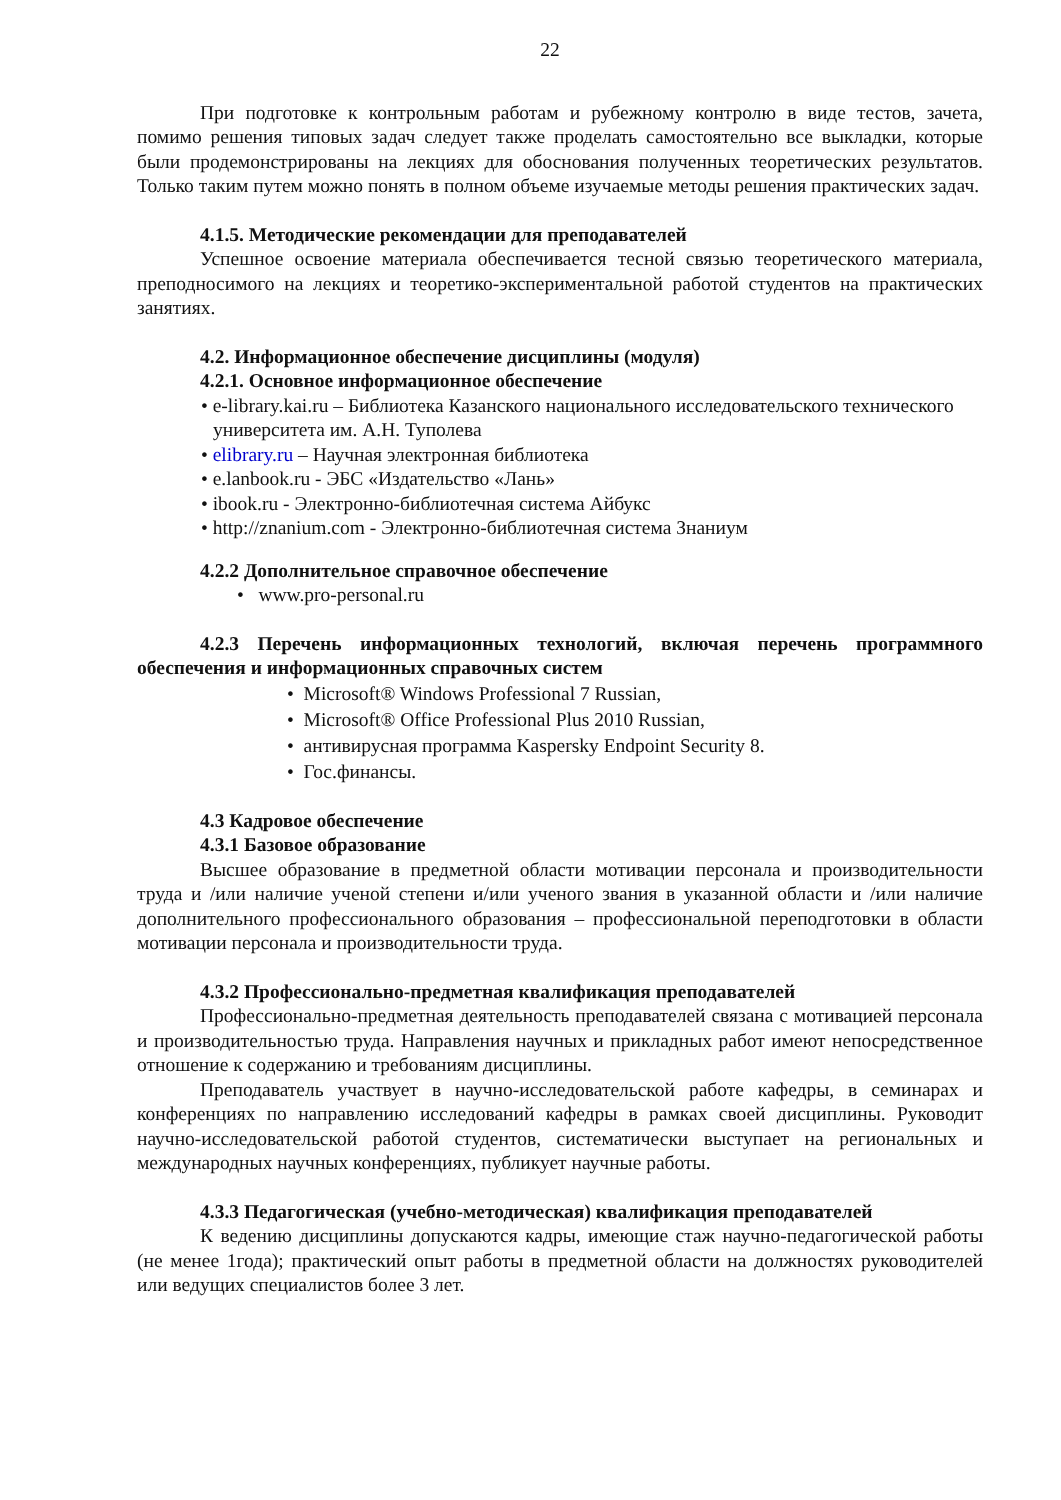22
При подготовке к контрольным работам и рубежному контролю в виде тестов, зачета, помимо решения типовых задач следует также проделать самостоятельно все выкладки, которые были продемонстрированы на лекциях для обоснования полученных теоретических результатов. Только таким путем можно понять в полном объеме изучаемые методы решения практических задач.
4.1.5. Методические рекомендации для преподавателей
Успешное освоение материала обеспечивается тесной связью теоретического материала, преподносимого на лекциях и теоретико-экспериментальной работой студентов на практических занятиях.
4.2. Информационное обеспечение дисциплины (модуля)
4.2.1. Основное информационное обеспечение
• e-library.kai.ru – Библиотека Казанского национального исследовательского технического университета им. А.Н. Туполева
• elibrary.ru – Научная электронная библиотека
• e.lanbook.ru - ЭБС «Издательство «Лань»
• ibook.ru - Электронно-библиотечная система Айбукс
• http://znanium.com - Электронно-библиотечная система Знаниум
4.2.2 Дополнительное справочное обеспечение
• www.pro-personal.ru
4.2.3 Перечень информационных технологий, включая перечень программного обеспечения и информационных справочных систем
• Microsoft® Windows Professional 7 Russian,
• Microsoft® Office Professional Plus 2010 Russian,
• антивирусная программа Kaspersky Endpoint Security 8.
• Гос.финансы.
4.3 Кадровое обеспечение
4.3.1 Базовое образование
Высшее образование в предметной области мотивации персонала и производительности труда и /или наличие ученой степени и/или ученого звания в указанной области и /или наличие дополнительного профессионального образования – профессиональной переподготовки в области мотивации персонала и производительности труда.
4.3.2 Профессионально-предметная квалификация преподавателей
Профессионально-предметная деятельность преподавателей связана с мотивацией персонала и производительностью труда. Направления научных и прикладных работ имеют непосредственное отношение к содержанию и требованиям дисциплины.
Преподаватель участвует в научно-исследовательской работе кафедры, в семинарах и конференциях по направлению исследований кафедры в рамках своей дисциплины. Руководит научно-исследовательской работой студентов, систематически выступает на региональных и международных научных конференциях, публикует научные работы.
4.3.3 Педагогическая (учебно-методическая) квалификация преподавателей
К ведению дисциплины допускаются кадры, имеющие стаж научно-педагогической работы (не менее 1года); практический опыт работы в предметной области на должностях руководителей или ведущих специалистов более 3 лет.